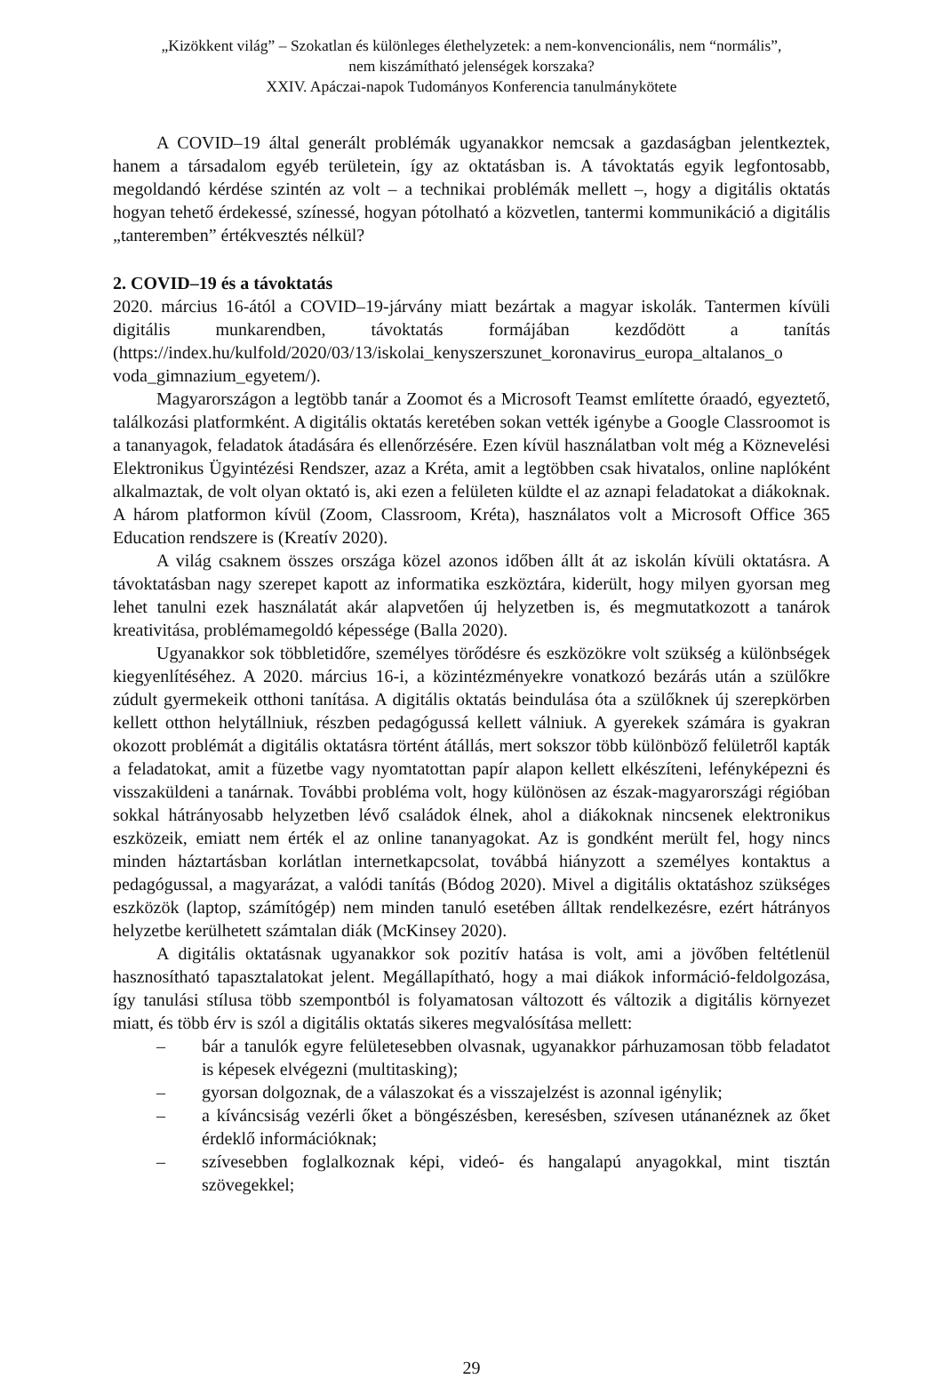„Kizökkent világ” – Szokatlan és különleges élethelyzetek: a nem-konvencionális, nem “normális”,
nem kiszámítható jelenségek korszaka?
XXIV. Apáczai-napok Tudományos Konferencia tanulmánykötete
A COVID–19 által generált problémák ugyanakkor nemcsak a gazdaságban jelentkeztek, hanem a társadalom egyéb területein, így az oktatásban is. A távoktatás egyik legfontosabb, megoldandó kérdése szintén az volt – a technikai problémák mellett –, hogy a digitális oktatás hogyan tehető érdekessé, színessé, hogyan pótolható a közvetlen, tantermi kommunikáció a digitális „tanteremben” értékvesztés nélkül?
2. COVID–19 és a távoktatás
2020. március 16-ától a COVID–19-járvány miatt bezártak a magyar iskolák. Tantermen kívüli digitális munkarendben, távoktatás formájában kezdődött a tanítás (https://index.hu/kulfold/2020/03/13/iskolai_kenyszerszunet_koronavirus_europa_altalanos_o voda_gimnazium_egyetem/).
Magyarországon a legtöbb tanár a Zoomot és a Microsoft Teamst említette óraadó, egyeztető, találkozási platformként. A digitális oktatás keretében sokan vették igénybe a Google Classroomot is a tananyagok, feladatok átadására és ellenőrzésére. Ezen kívül használatban volt még a Köznevelési Elektronikus Ügyintézési Rendszer, azaz a Kréta, amit a legtöbben csak hivatalos, online naplóként alkalmaztak, de volt olyan oktató is, aki ezen a felületen küldte el az aznapi feladatokat a diákoknak. A három platformon kívül (Zoom, Classroom, Kréta), használatos volt a Microsoft Office 365 Education rendszere is (Kreatív 2020).
A világ csaknem összes országa közel azonos időben állt át az iskolán kívüli oktatásra. A távoktatásban nagy szerepet kapott az informatika eszköztára, kiderült, hogy milyen gyorsan meg lehet tanulni ezek használatát akár alapvetően új helyzetben is, és megmutatkozott a tanárok kreativitása, problémamegoldó képessége (Balla 2020).
Ugyanakkor sok többletidőre, személyes törődésre és eszközökre volt szükség a különbségek kiegyenlítéséhez. A 2020. március 16-i, a közintézményekre vonatkozó bezárás után a szülőkre zúdult gyermekeik otthoni tanítása. A digitális oktatás beindulása óta a szülőknek új szerepkörben kellett otthon helytállniuk, részben pedagógussá kellett válniuk. A gyerekek számára is gyakran okozott problémát a digitális oktatásra történt átállás, mert sokszor több különböző felületről kapták a feladatokat, amit a füzetbe vagy nyomtatottan papír alapon kellett elkészíteni, lefényképezni és visszaküldeni a tanárnak. További probléma volt, hogy különösen az észak-magyarországi régióban sokkal hátrányosabb helyzetben lévő családok élnek, ahol a diákoknak nincsenek elektronikus eszközeik, emiatt nem érték el az online tananyagokat. Az is gondként merült fel, hogy nincs minden háztartásban korlátlan internetkapcsolat, továbbá hiányzott a személyes kontaktus a pedagógussal, a magyarázat, a valódi tanítás (Bódog 2020). Mivel a digitális oktatáshoz szükséges eszközök (laptop, számítógép) nem minden tanuló esetében álltak rendelkezésre, ezért hátrányos helyzetbe kerülhetett számtalan diák (McKinsey 2020).
A digitális oktatásnak ugyanakkor sok pozitív hatása is volt, ami a jövőben feltétlenül hasznosítható tapasztalatokat jelent. Megállapítható, hogy a mai diákok információ-feldolgozása, így tanulási stílusa több szempontból is folyamatosan változott és változik a digitális környezet miatt, és több érv is szól a digitális oktatás sikeres megvalósítása mellett:
– bár a tanulók egyre felületesebben olvasnak, ugyanakkor párhuzamosan több feladatot is képesek elvégezni (multitasking);
– gyorsan dolgoznak, de a válaszokat és a visszajelzést is azonnal igénylik;
– a kíváncsiság vezérli őket a böngészésben, keresésben, szívesen utánanéznek az őket érdeklő információknak;
– szívesebben foglalkoznak képi, videó- és hangalapú anyagokkal, mint tisztán szövegekkel;
29